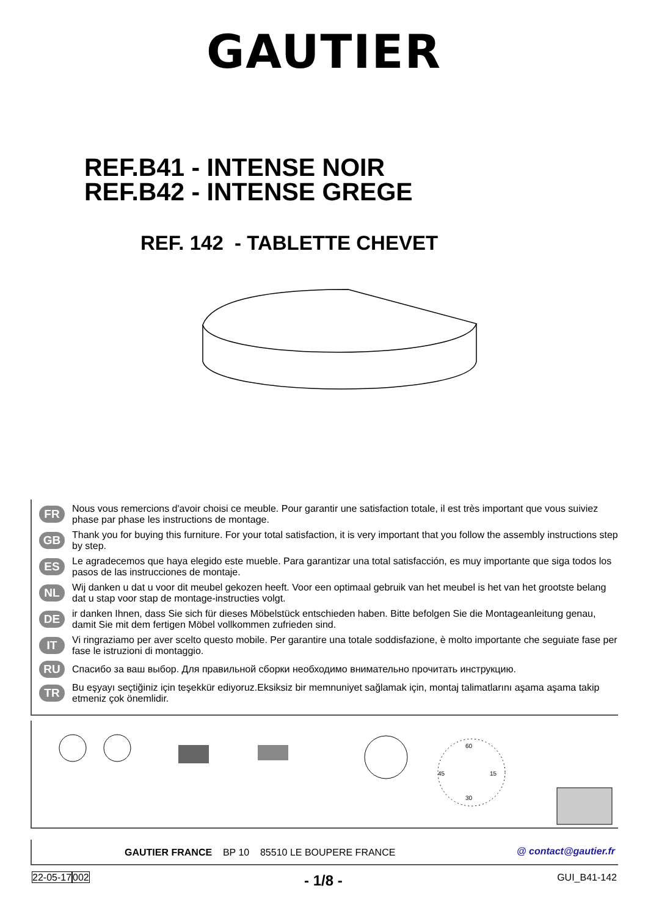GAUTIER
REF.B41 - INTENSE NOIR
REF.B42 - INTENSE GREGE
REF. 142 - TABLETTE CHEVET
FR
Nous vous remercions d'avoir choisi ce meuble. Pour garantir une satisfaction totale, il est très important que vous suiviez phase par phase les instructions de montage.
GB
Thank you for buying this furniture. For your total satisfaction, it is very important that you follow the assembly instructions step by step.
ES
Le agradecemos que haya elegido este mueble. Para garantizar una total satisfacción, es muy importante que siga todos los pasos de las instrucciones de montaje.
NL
Wij danken u dat u voor dit meubel gekozen heeft. Voor een optimaal gebruik van het meubel is het van het grootste belang dat u stap voor stap de montage-instructies volgt.
DE
ir danken Ihnen, dass Sie sich für dieses Möbelstück entschieden haben. Bitte befolgen Sie die Montageanleitung genau, damit Sie mit dem fertigen Möbel vollkommen zufrieden sind.
IT
Vi ringraziamo per aver scelto questo mobile. Per garantire una totale soddisfazione, è molto importante che seguiate fase per fase le istruzioni di montaggio.
RU
Спасибо за ваш выбор. Для правильной сборки необходимо внимательно прочитать инструкцию.
TR
Bu eşyayı seçtiğiniz için teşekkür ediyoruz.Eksiksiz bir memnuniyet sağlamak için, montaj talimatlarını aşama aşama takip etmeniz çok önemlidir.
60
45
15
30
GAUTIER FRANCE BP 10 85510 LE BOUPERE FRANCE @ contact@gautier.fr
22-05-17002 - 1/8 - GUI_B41-142